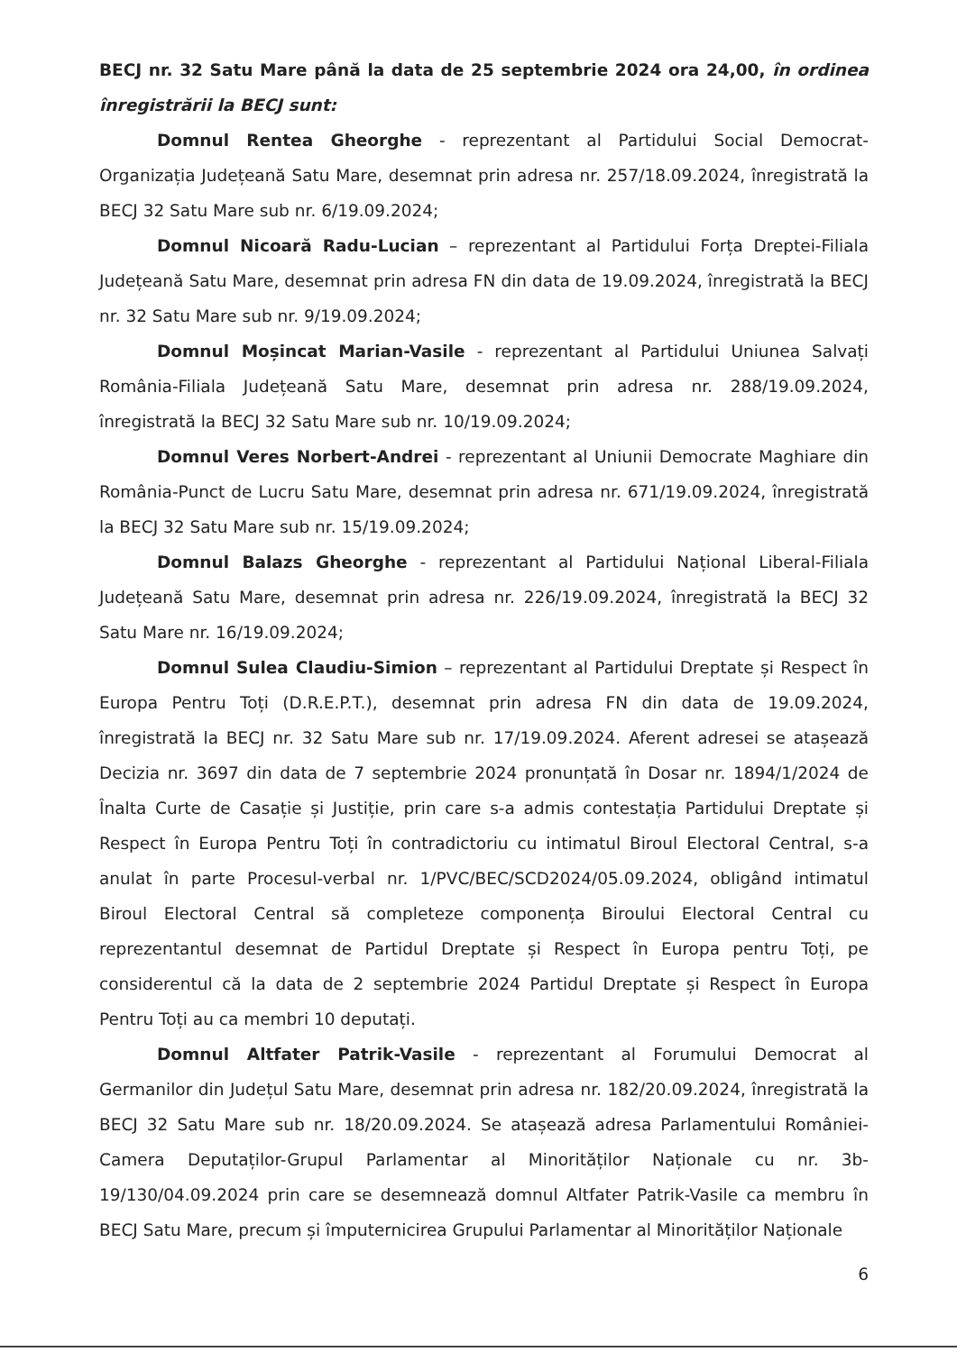BECJ nr. 32 Satu Mare până la data de 25 septembrie 2024 ora 24,00, în ordinea înregistrării la BECJ sunt:
Domnul Rentea Gheorghe - reprezentant al Partidului Social Democrat-Organizația Județeană Satu Mare, desemnat prin adresa nr. 257/18.09.2024, înregistrată la BECJ 32 Satu Mare sub nr. 6/19.09.2024;
Domnul Nicoară Radu-Lucian – reprezentant al Partidului Forța Dreptei-Filiala Județeană Satu Mare, desemnat prin adresa FN din data de 19.09.2024, înregistrată la BECJ nr. 32 Satu Mare sub nr. 9/19.09.2024;
Domnul Moșincat Marian-Vasile - reprezentant al Partidului Uniunea Salvați România-Filiala Județeană Satu Mare, desemnat prin adresa nr. 288/19.09.2024, înregistrată la BECJ 32 Satu Mare sub nr. 10/19.09.2024;
Domnul Veres Norbert-Andrei - reprezentant al Uniunii Democrate Maghiare din România-Punct de Lucru Satu Mare, desemnat prin adresa nr. 671/19.09.2024, înregistrată la BECJ 32 Satu Mare sub nr. 15/19.09.2024;
Domnul Balazs Gheorghe - reprezentant al Partidului Național Liberal-Filiala Județeană Satu Mare, desemnat prin adresa nr. 226/19.09.2024, înregistrată la BECJ 32 Satu Mare nr. 16/19.09.2024;
Domnul Sulea Claudiu-Simion – reprezentant al Partidului Dreptate și Respect în Europa Pentru Toți (D.R.E.P.T.), desemnat prin adresa FN din data de 19.09.2024, înregistrată la BECJ nr. 32 Satu Mare sub nr. 17/19.09.2024. Aferent adresei se atașează Decizia nr. 3697 din data de 7 septembrie 2024 pronunțată în Dosar nr. 1894/1/2024 de Înalta Curte de Casație și Justiție, prin care s-a admis contestația Partidului Dreptate și Respect în Europa Pentru Toți în contradictoriu cu intimatul Biroul Electoral Central, s-a anulat în parte Procesul-verbal nr. 1/PVC/BEC/SCD2024/05.09.2024, obligând intimatul Biroul Electoral Central să completeze componența Biroului Electoral Central cu reprezentantul desemnat de Partidul Dreptate și Respect în Europa pentru Toți, pe considerentul că la data de 2 septembrie 2024 Partidul Dreptate și Respect în Europa Pentru Toți au ca membri 10 deputați.
Domnul Altfater Patrik-Vasile - reprezentant al Forumului Democrat al Germanilor din Județul Satu Mare, desemnat prin adresa nr. 182/20.09.2024, înregistrată la BECJ 32 Satu Mare sub nr. 18/20.09.2024. Se atașează adresa Parlamentului României-Camera Deputaților-Grupul Parlamentar al Minorităților Naționale cu nr. 3b-19/130/04.09.2024 prin care se desemnează domnul Altfater Patrik-Vasile ca membru în BECJ Satu Mare, precum și împuternicirea Grupului Parlamentar al Minorităților Naționale
6